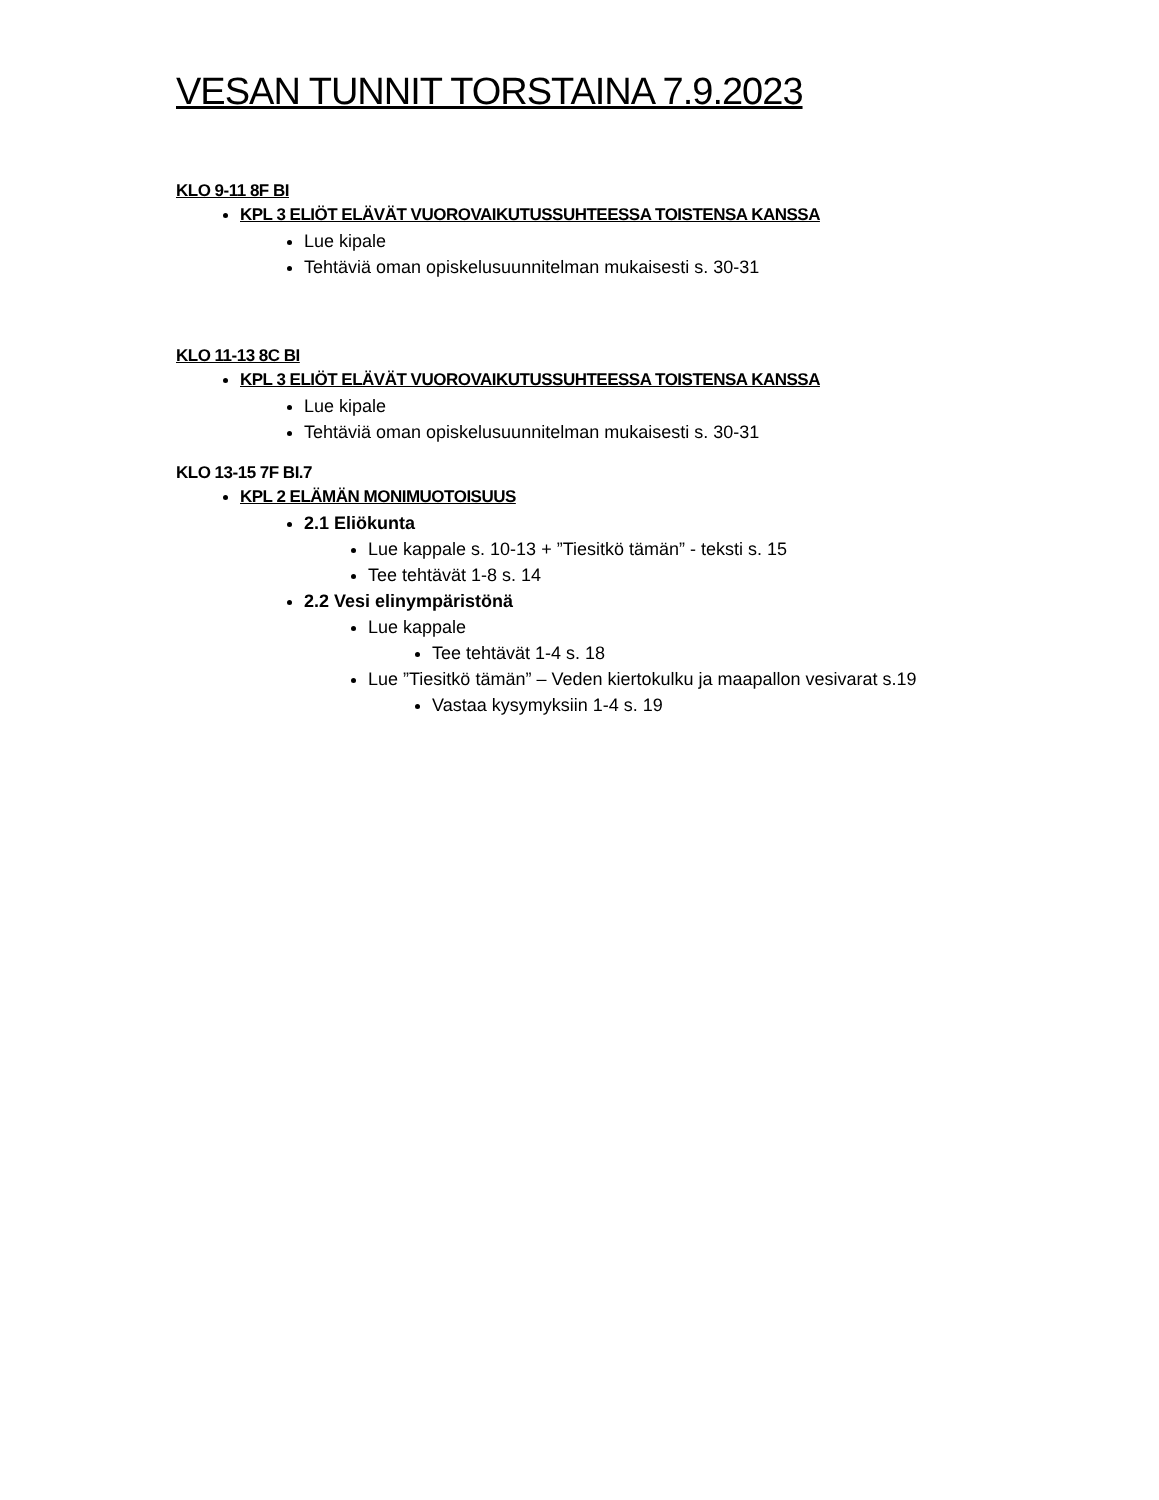VESAN TUNNIT TORSTAINA 7.9.2023
KLO 9-11 8F BI
KPL 3 ELIÖT ELÄVÄT VUOROVAIKUTUSSUHTEESSA TOISTENSA KANSSA
Lue kipale
Tehtäviä oman opiskelusuunnitelman mukaisesti s. 30-31
KLO 11-13 8C BI
KPL 3 ELIÖT ELÄVÄT VUOROVAIKUTUSSUHTEESSA TOISTENSA KANSSA
Lue kipale
Tehtäviä oman opiskelusuunnitelman mukaisesti s. 30-31
KLO 13-15 7F BI.7
KPL 2 ELÄMÄN MONIMUOTOISUUS
2.1 Eliökunta
Lue kappale s. 10-13 + ”Tiesitkö tämän” - teksti s. 15
Tee tehtävät 1-8 s. 14
2.2 Vesi elinympäristönä
Lue kappale
Tee tehtävät 1-4 s. 18
Lue ”Tiesitkö tämän” – Veden kiertokulku ja maapallon vesivarat s.19
Vastaa kysymyksiin 1-4 s. 19